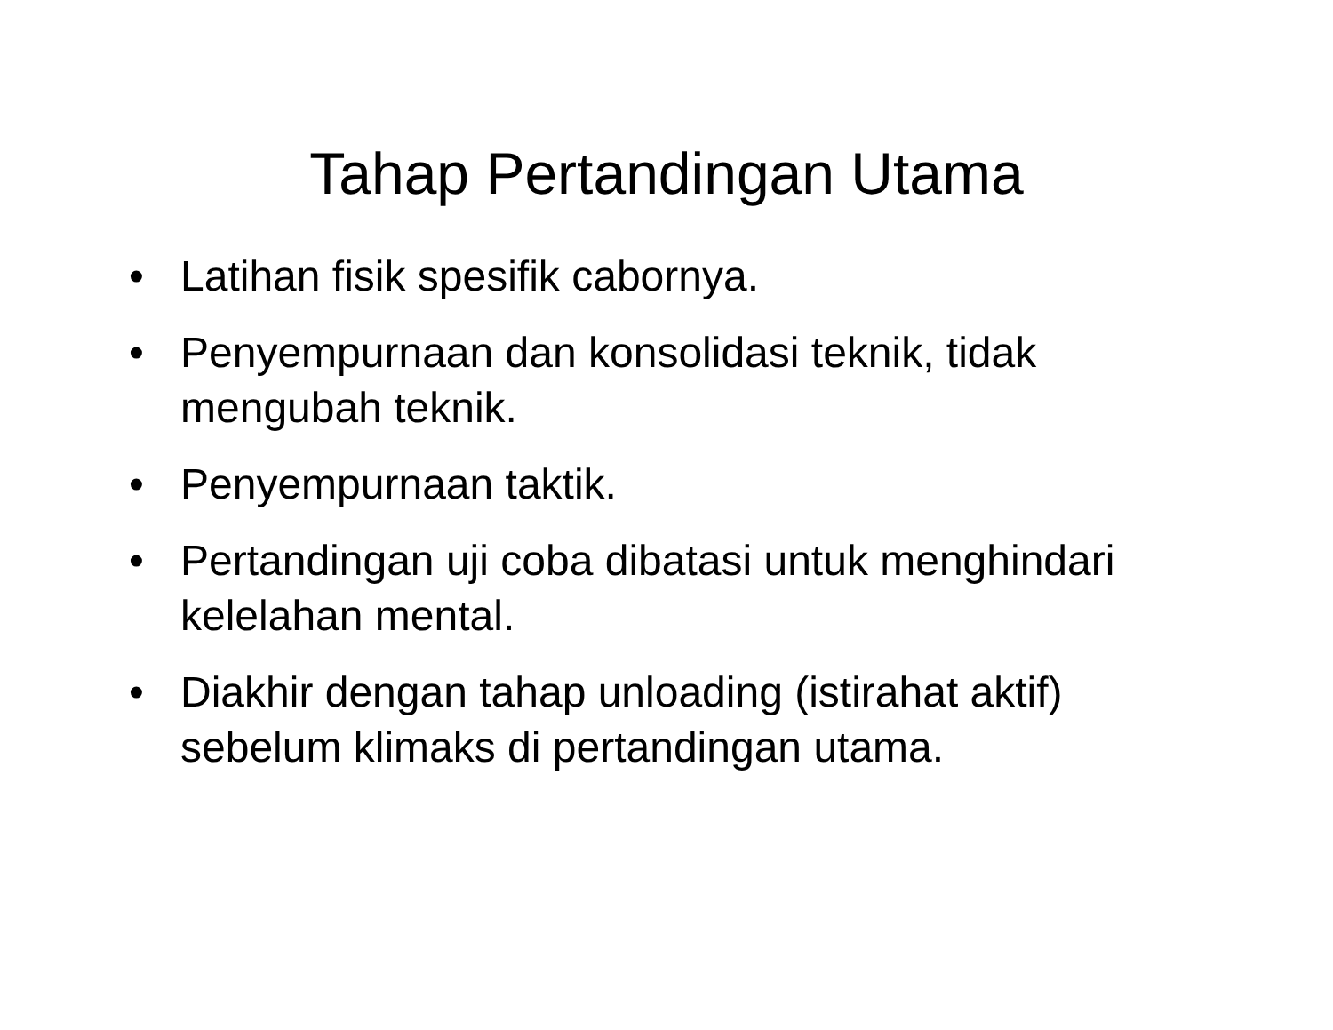Tahap Pertandingan Utama
• Latihan fisik spesifik cabornya.
• Penyempurnaan dan konsolidasi teknik, tidak mengubah teknik.
• Penyempurnaan taktik.
• Pertandingan uji coba dibatasi untuk menghindari kelelahan mental.
• Diakhir dengan tahap unloading (istirahat aktif) sebelum klimaks di pertandingan utama.